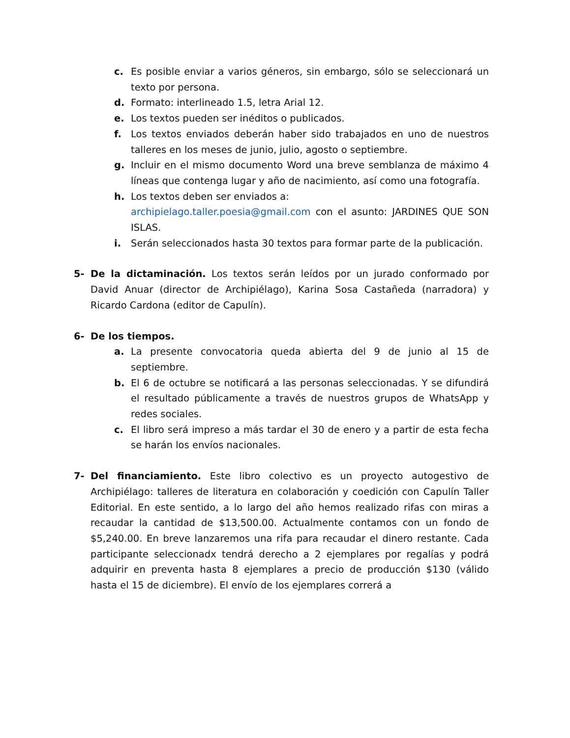c. Es posible enviar a varios géneros, sin embargo, sólo se seleccionará un texto por persona.
d. Formato: interlineado 1.5, letra Arial 12.
e. Los textos pueden ser inéditos o publicados.
f. Los textos enviados deberán haber sido trabajados en uno de nuestros talleres en los meses de junio, julio, agosto o septiembre.
g. Incluir en el mismo documento Word una breve semblanza de máximo 4 líneas que contenga lugar y año de nacimiento, así como una fotografía.
h. Los textos deben ser enviados a:
archipielago.taller.poesia@gmail.com con el asunto: JARDINES QUE SON ISLAS.
i. Serán seleccionados hasta 30 textos para formar parte de la publicación.
5- De la dictaminación. Los textos serán leídos por un jurado conformado por David Anuar (director de Archipiélago), Karina Sosa Castañeda (narradora) y Ricardo Cardona (editor de Capulín).
6- De los tiempos.
a. La presente convocatoria queda abierta del 9 de junio al 15 de septiembre.
b. El 6 de octubre se notificará a las personas seleccionadas. Y se difundirá el resultado públicamente a través de nuestros grupos de WhatsApp y redes sociales.
c. El libro será impreso a más tardar el 30 de enero y a partir de esta fecha se harán los envíos nacionales.
7- Del financiamiento. Este libro colectivo es un proyecto autogestivo de Archipiélago: talleres de literatura en colaboración y coedición con Capulín Taller Editorial. En este sentido, a lo largo del año hemos realizado rifas con miras a recaudar la cantidad de $13,500.00. Actualmente contamos con un fondo de $5,240.00. En breve lanzaremos una rifa para recaudar el dinero restante. Cada participante seleccionadx tendrá derecho a 2 ejemplares por regalías y podrá adquirir en preventa hasta 8 ejemplares a precio de producción $130 (válido hasta el 15 de diciembre). El envío de los ejemplares correrá a